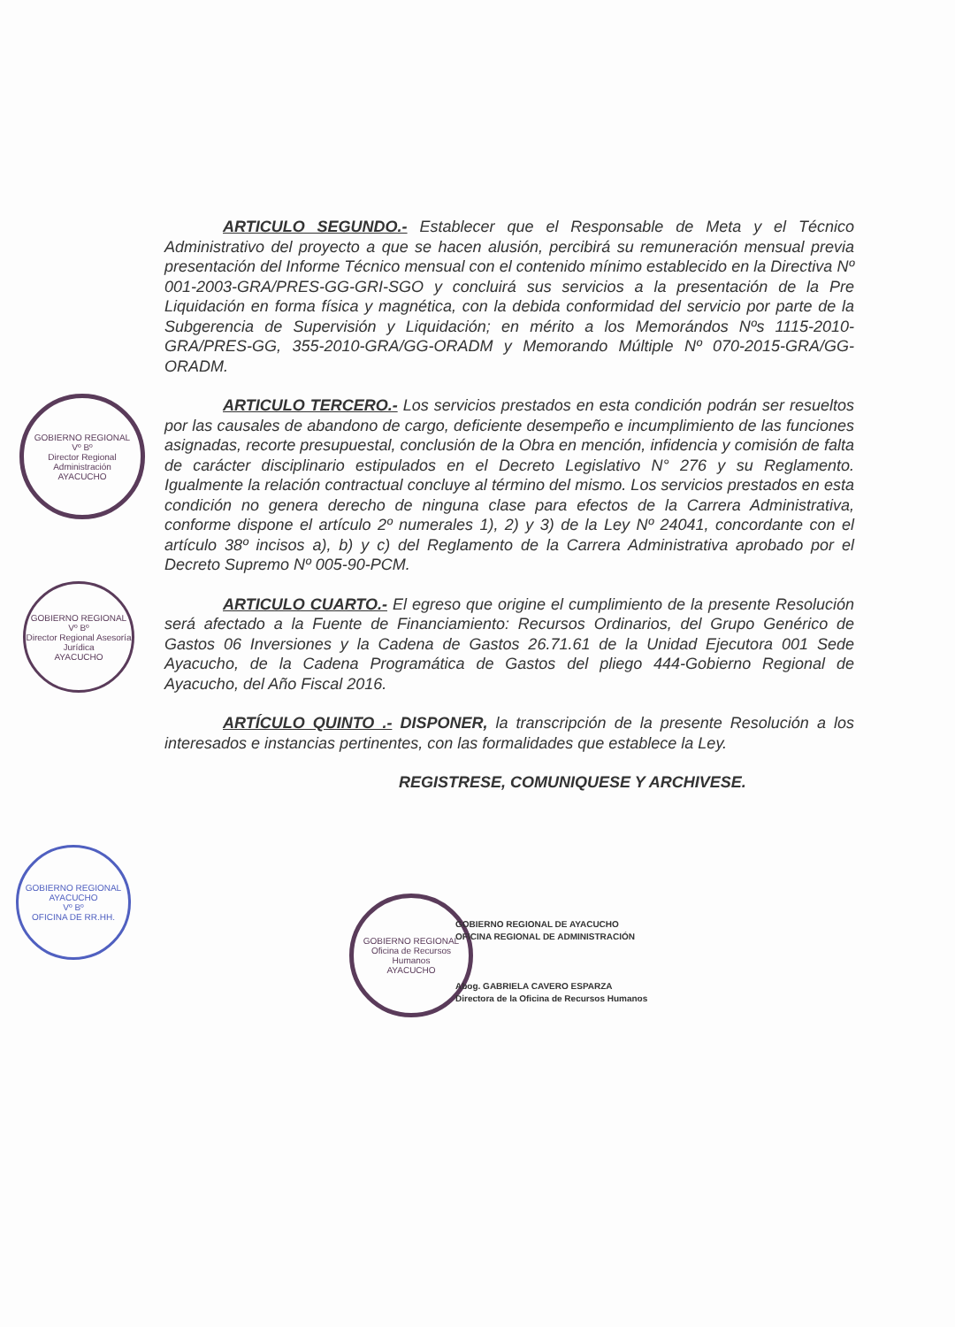GOBIERNO REGIONAL
Vº Bº
Director Regional Administración
AYACUCHO
GOBIERNO REGIONAL
Vº Bº
Director Regional Asesoría Jurídica
AYACUCHO
GOBIERNO REGIONAL AYACUCHO
Vº Bº
OFICINA DE RR.HH.
ARTICULO SEGUNDO.- Establecer que el Responsable de Meta y el Técnico Administrativo del proyecto a que se hacen alusión, percibirá su remuneración mensual previa presentación del Informe Técnico mensual con el contenido mínimo establecido en la Directiva Nº 001-2003-GRA/PRES-GG-GRI-SGO y concluirá sus servicios a la presentación de la Pre Liquidación en forma física y magnética, con la debida conformidad del servicio por parte de la Subgerencia de Supervisión y Liquidación; en mérito a los Memorándos Nºs 1115-2010-GRA/PRES-GG, 355-2010-GRA/GG-ORADM y Memorando Múltiple Nº 070-2015-GRA/GG-ORADM.
ARTICULO TERCERO.- Los servicios prestados en esta condición podrán ser resueltos por las causales de abandono de cargo, deficiente desempeño e incumplimiento de las funciones asignadas, recorte presupuestal, conclusión de la Obra en mención, infidencia y comisión de falta de carácter disciplinario estipulados en el Decreto Legislativo N° 276 y su Reglamento. Igualmente la relación contractual concluye al término del mismo. Los servicios prestados en esta condición no genera derecho de ninguna clase para efectos de la Carrera Administrativa, conforme dispone el artículo 2º numerales 1), 2) y 3) de la Ley Nº 24041, concordante con el artículo 38º incisos a), b) y c) del Reglamento de la Carrera Administrativa aprobado por el Decreto Supremo Nº 005-90-PCM.
ARTICULO CUARTO.- El egreso que origine el cumplimiento de la presente Resolución será afectado a la Fuente de Financiamiento: Recursos Ordinarios, del Grupo Genérico de Gastos 06 Inversiones y la Cadena de Gastos 26.71.61 de la Unidad Ejecutora 001 Sede Ayacucho, de la Cadena Programática de Gastos del pliego 444-Gobierno Regional de Ayacucho, del Año Fiscal 2016.
ARTÍCULO QUINTO .- DISPONER, la transcripción de la presente Resolución a los interesados e instancias pertinentes, con las formalidades que establece la Ley.
REGISTRESE, COMUNIQUESE Y ARCHIVESE.
GOBIERNO REGIONAL
Oficina de Recursos Humanos
AYACUCHO
GOBIERNO REGIONAL DE AYACUCHO
OFICINA REGIONAL DE ADMINISTRACIÓN
Abog. GABRIELA CAVERO ESPARZA
Directora de la Oficina de Recursos Humanos